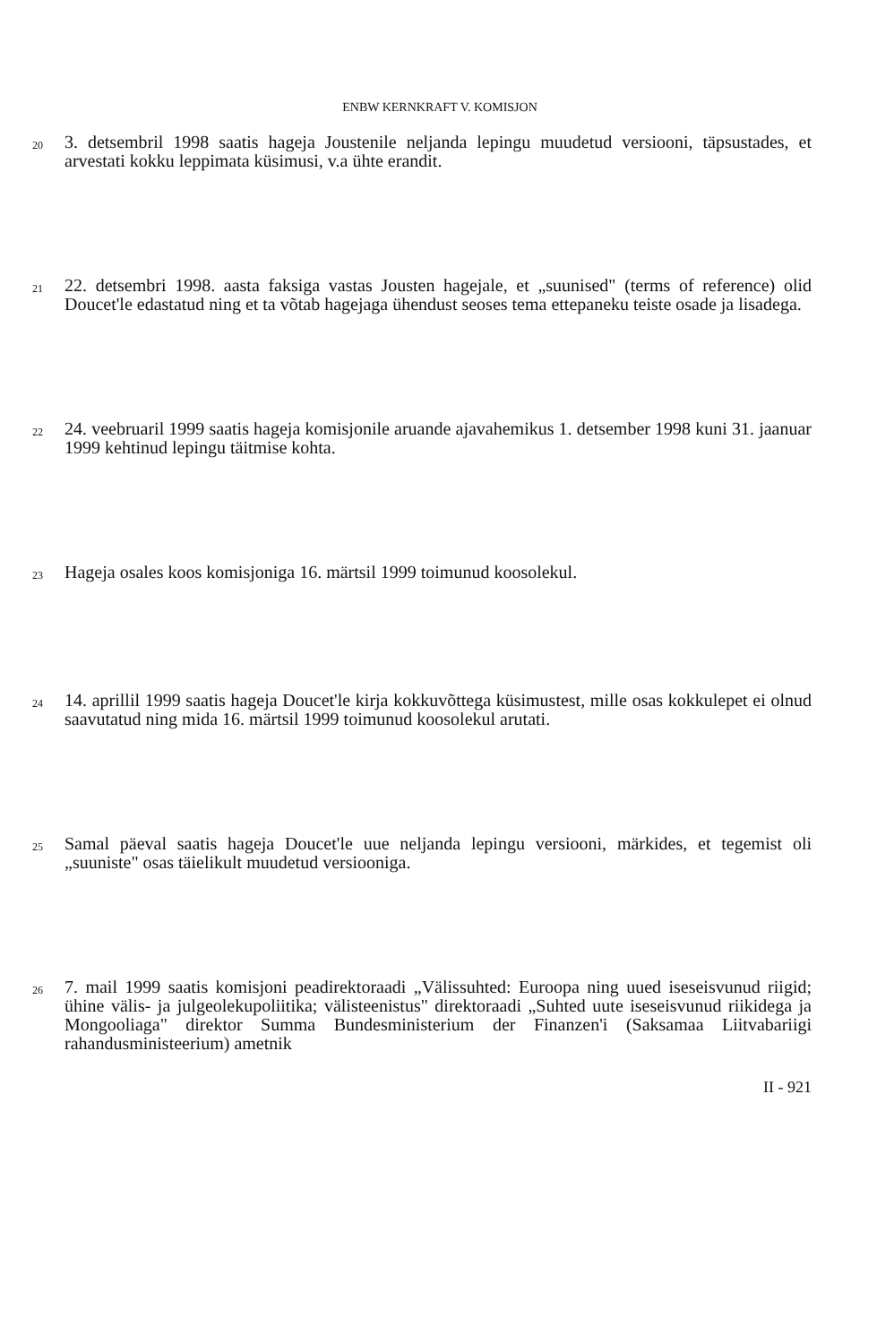ENBW KERNKRAFT V. KOMISJON
20
3. detsembril 1998 saatis hageja Joustenile neljanda lepingu muudetud versiooni, täpsustades, et arvestati kokku leppimata küsimusi, v.a ühte erandit.
21
22. detsembri 1998. aasta faksiga vastas Jousten hagejale, et „suunised" (terms of reference) olid Doucet'le edastatud ning et ta võtab hagejaga ühendust seoses tema ettepaneku teiste osade ja lisadega.
22
24. veebruaril 1999 saatis hageja komisjonile aruande ajavahemikus 1. detsember 1998 kuni 31. jaanuar 1999 kehtinud lepingu täitmise kohta.
23
Hageja osales koos komisjoniga 16. märtsil 1999 toimunud koosolekul.
24
14. aprillil 1999 saatis hageja Doucet'le kirja kokkuvõttega küsimustest, mille osas kokkulepet ei olnud saavutatud ning mida 16. märtsil 1999 toimunud koosolekul arutati.
25
Samal päeval saatis hageja Doucet'le uue neljanda lepingu versiooni, märkides, et tegemist oli „suuniste" osas täielikult muudetud versiooniga.
26
7. mail 1999 saatis komisjoni peadirektoraadi „Välissuhted: Euroopa ning uued iseseisvunud riigid; ühine välis- ja julgeolekupoliitika; välisteenistus" direktoraadi „Suhted uute iseseisvunud riikidega ja Mongooliaga" direktor Summa Bundesministerium der Finanzen'i (Saksamaa Liitvabariigi rahandusministeerium) ametnik
II - 921